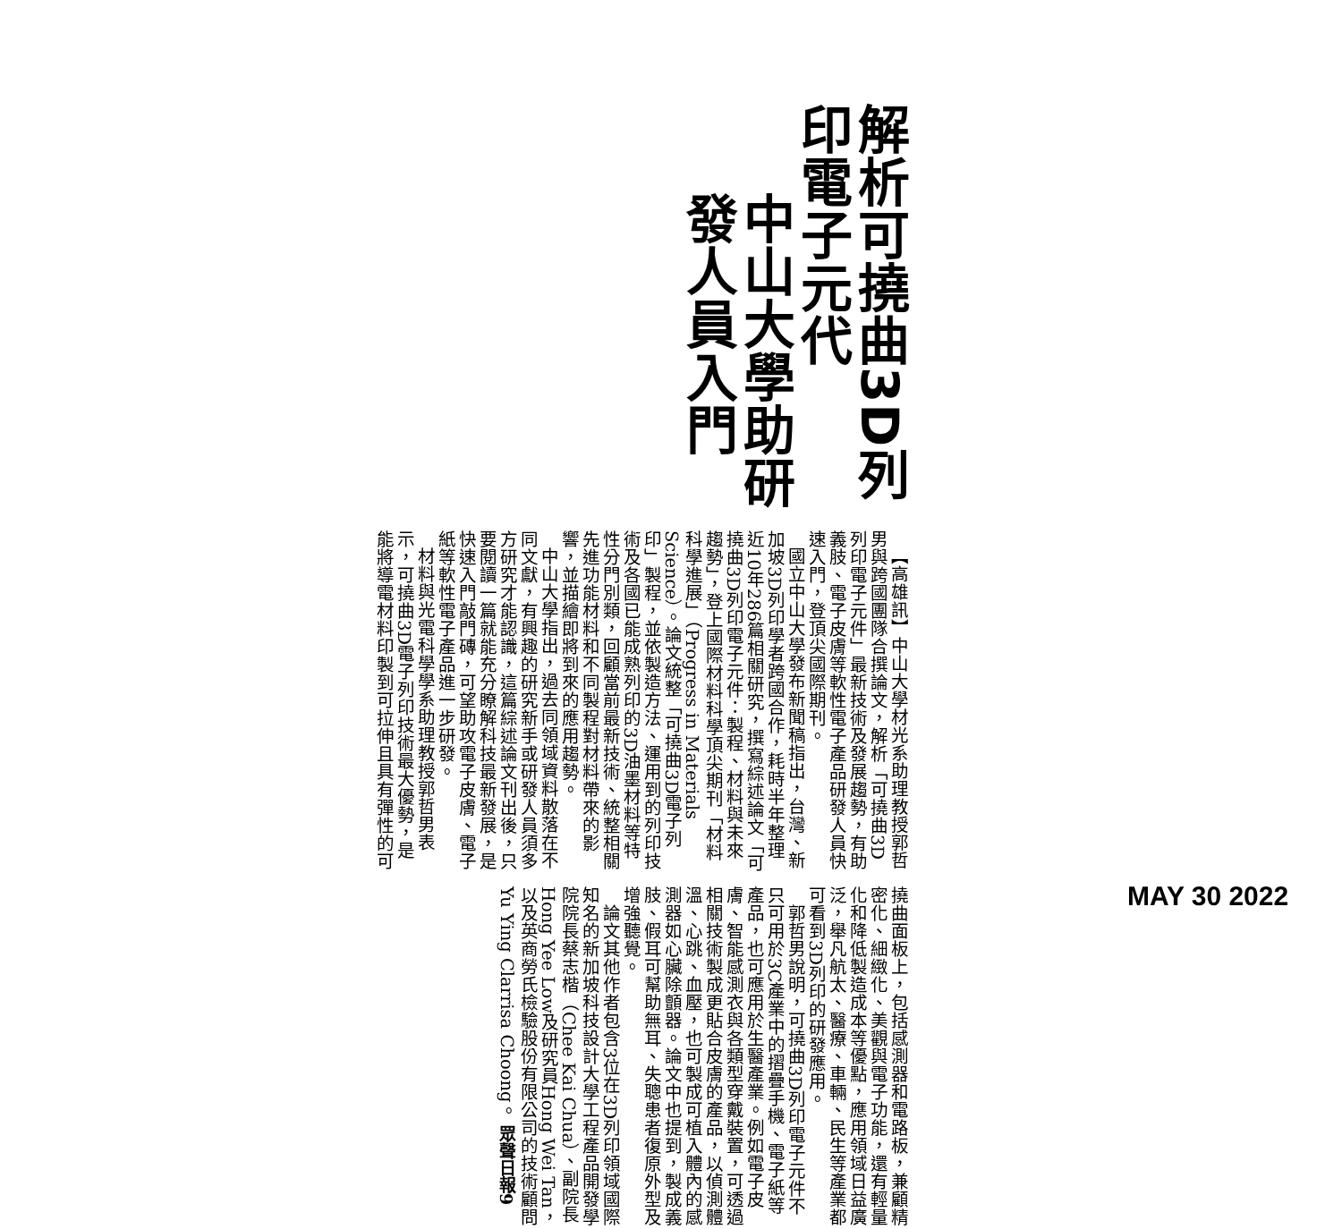解析可撓曲3D列印電子元代
中山大學助研發人員入門
【高雄訊】中山大學材光系助理教授郭哲男與跨國團隊合撰論文，解析「可撓曲3D列印電子元件」最新技術及發展趨勢，有助義肢、電子皮膚等軟性電子產品研發人員快速入門，登頂尖國際期刊。
國立中山大學發布新聞稿指出，台灣、新加坡3D列印學者跨國合作，耗時半年整理近10年286篇相關研究，撰寫綜述論文「可撓曲3D列印電子元件：製程、材料與未來趨勢」，登上國際材料科學頂尖期刊「材料科學進展」（Progress in Materials Science）。論文統整「可撓曲3D電子列印」製程，並依製造方法、運用到的列印技術及各國已能成熟列印的3D油墨材料等特性分門別類，回顧當前最新技術、統整相關先進功能材料和不同製程對材料帶來的影響，並描繪即將到來的應用趨勢。
中山大學指出，過去同領域資料散落在不同文獻，有興趣的研究新手或研發人員須多方研究才能認識，這篇綜述論文刊出後，只要閱讀一篇就能充分瞭解科技最新發展，是快速入門敲門磚，可望助攻電子皮膚、電子紙等軟性電子產品進一步研發。
材料與光電科學學系助理教授郭哲男表示，可撓曲3D電子列印技術最大優勢，是能將導電材料印製到可拉伸且具有彈性的可撓曲面板上，包括感測器和電路板，兼顧精密化、細緻化、美觀與電子功能，還有輕量化和降低製造成本等優點，應用領域日益廣泛，舉凡航太、醫療、車輛、民生等產業都可看到3D列印的研發應用。
郭哲男說明，可撓曲3D列印電子元件不只可用於3C產業中的摺疊手機、電子紙等產品，也可應用於生醫產業。例如電子皮膚、智能感測衣與各類型穿戴裝置，可透過相關技術製成更貼合皮膚的產品，以偵測體溫、心跳、血壓，也可製成可植入體內的感測器如心臟除顫器。論文中也提到，製成義肢、假耳可幫助無耳、失聰患者復原外型及增強聽覺。
論文其他作者包含3位在3D列印領域國際知名的新加坡科技設計大學工程產品開發學院院長蔡志楷（Chee Kai Chua）、副院長Hong Yee Low及研究員Hong Wei Tan，以及英商勞氏檢驗股份有限公司的技術顧問Yu Ying Clarrisa Choong。眾聲日報9
MAY 30 2022